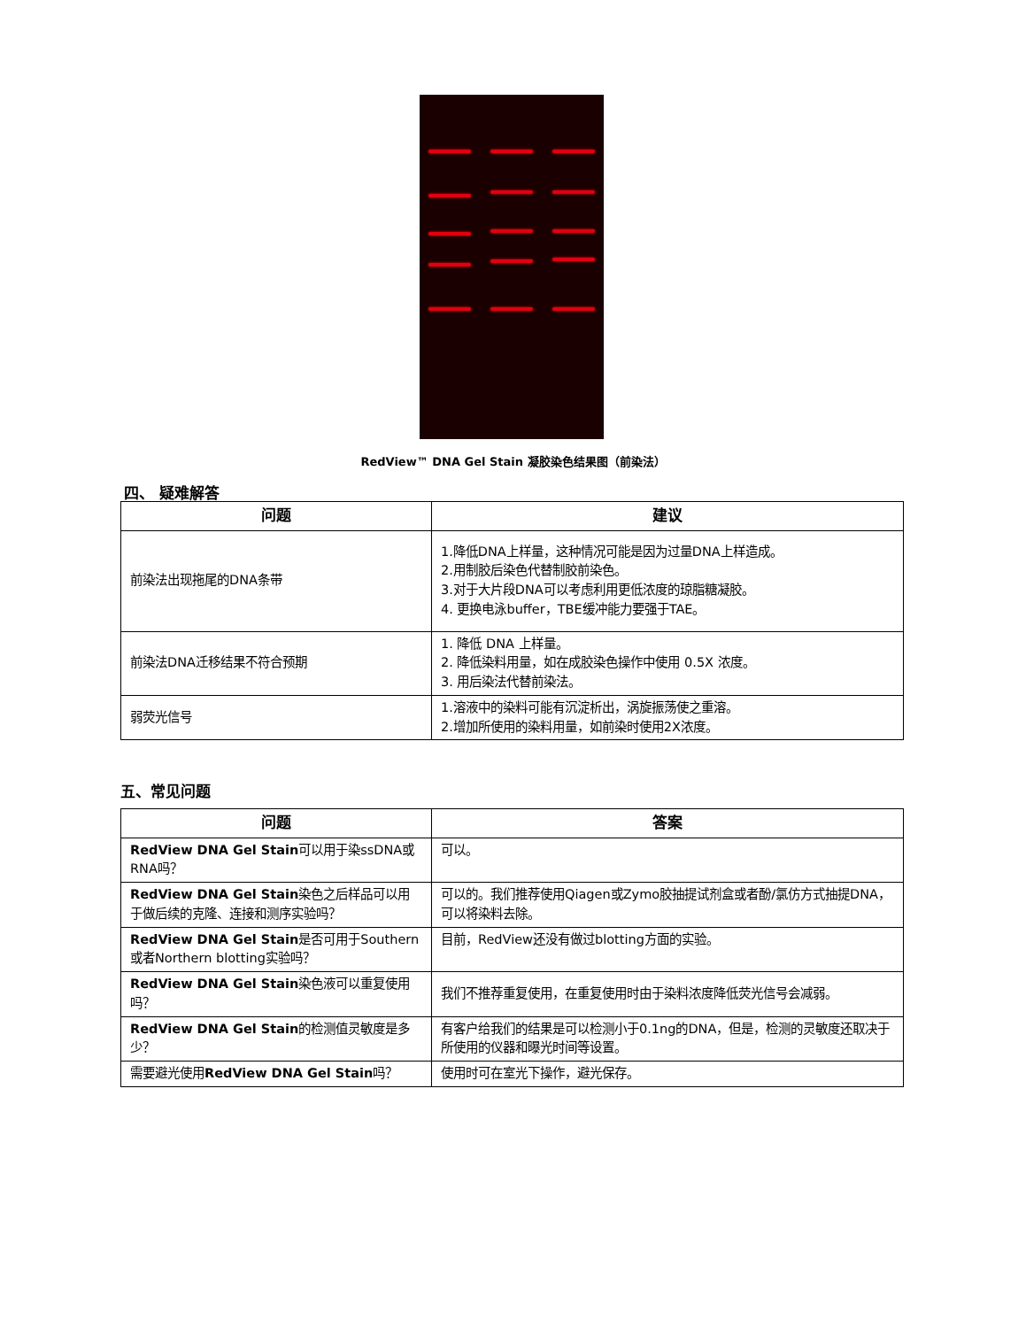RedView™ DNA Gel Stain 凝胶染色结果图（前染法）
四、 疑难解答
| 问题 | 建议 |
| --- | --- |
| 前染法出现拖尾的DNA条带 | 1.降低DNA上样量，这种情况可能是因为过量DNA上样造成。 2.用制胶后染色代替制胶前染色。 3.对于大片段DNA可以考虑利用更低浓度的琼脂糖凝胶。 4. 更换电泳buffer，TBE缓冲能力要强于TAE。 |
| 前染法DNA迁移结果不符合预期 | 1. 降低 DNA 上样量。 2. 降低染料用量，如在成胶染色操作中使用 0.5X 浓度。 3. 用后染法代替前染法。 |
| 弱荧光信号 | 1.溶液中的染料可能有沉淀析出，涡旋振荡使之重溶。 2.增加所使用的染料用量，如前染时使用2X浓度。 |
五、常见问题
| 问题 | 答案 |
| --- | --- |
| RedView DNA Gel Stain 可以用于染ssDNA或RNA吗？ | 可以。 |
| RedView DNA Gel Stain 染色之后样品可以用于做后续的克隆、连接和测序实验吗？ | 可以的。我们推荐使用Qiagen或Zymo胶抽提试剂盒或者酚/氯仿方式抽提DNA，可以将染料去除。 |
| RedView DNA Gel Stain 是否可用于Southern或者Northern blotting实验吗？ | 目前，RedView还没有做过blotting方面的实验。 |
| RedView DNA Gel Stain 染色液可以重复使用吗？ | 我们不推荐重复使用，在重复使用时由于染料浓度降低荧光信号会减弱。 |
| RedView DNA Gel Stain 的检测值灵敏度是多少？ | 有客户给我们的结果是可以检测小于0.1ng的DNA，但是，检测的灵敏度还取决于所使用的仪器和曝光时间等设置。 |
| 需要避光使用 RedView DNA Gel Stain 吗？ | 使用时可在室光下操作，避光保存。 |